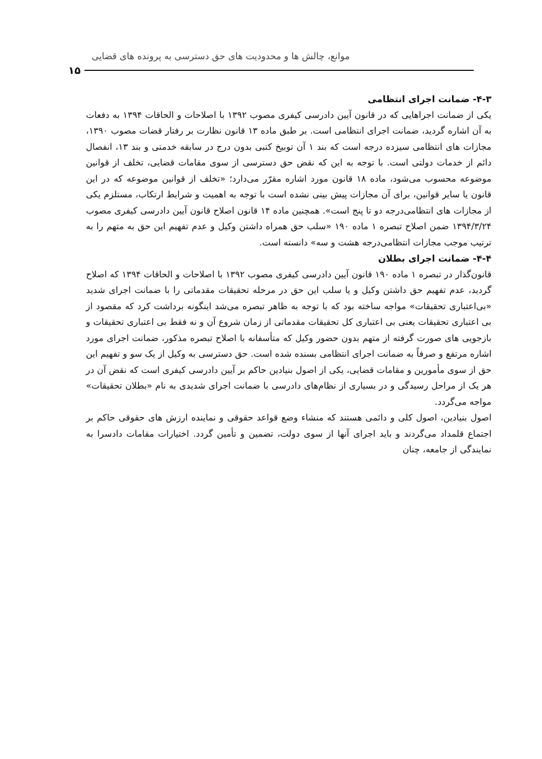موانع، چالش ها و محدودیت های حق دسترسی به پرونده های قضایی
۱۵
۴-۳- ضمانت اجرای انتظامی
یکی از ضمانت اجراهایی که در قانون آیین دادرسی کیفری مصوب ۱۳۹۲ با اصلاحات و الحاقات ۱۳۹۴ به دفعات به آن اشاره گردید، ضمانت اجرای انتظامی است. بر طبق ماده ۱۳ قانون نظارت بر رفتار قضات مصوب ۱۳۹۰، مجازات های انتظامی سیزده درجه است که بند ۱ آن توبیخ کتبی بدون درج در سابقه خدمتی و بند ۱۳، انفصال دائم از خدمات دولتی است. با توجه به این که نقض حق دسترسی از سوی مقامات قضایی، تخلف از قوانین موضوعه محسوب می‌شود، ماده ۱۸ قانون مورد اشاره مقرّر می‌دارد؛ «تخلف از قوانین موضوعه که در این قانون یا سایر قوانین، برای آن مجازات پیش بینی نشده است با توجه به اهمیت و شرایط ارتکاب، مستلزم یکی از مجازات های انتظامی‌درجه دو تا پنج است». همچنین ماده ۱۴ قانون اصلاح قانون آیین دادرسی کیفری مصوب ۱۳۹۴/۳/۲۴ ضمن اصلاح تبصره ۱ ماده ۱۹۰ «سلب حق همراه داشتن وکیل و عدم تفهیم این حق به متهم را به ترتیب موجب مجازات انتظامی‌درجه هشت و سه» دانسته است.
۴-۴- ضمانت اجرای بطلان
قانون‌گذار در تبصره ۱ ماده ۱۹۰ قانون آیین دادرسی کیفری مصوب ۱۳۹۲ با اصلاحات و الحاقات ۱۳۹۴ که اصلاح گردید، عدم تفهیم حق داشتن وکیل و یا سلب این حق در مرحله تحقیقات مقدماتی را با ضمانت اجرای شدید «بی‌اعتباری تحقیقات» مواجه ساخته بود که با توجه به ظاهر تبصره می‌شد اینگونه برداشت کرد که مقصود از بی اعتباری تحقیقات یعنی بی اعتباری کل تحقیقات مقدماتی از زمان شروع آن و نه فقط بی اعتباری تحقیقات و بازجویی های صورت گرفته از متهم بدون حضور وکیل که متأسفانه با اصلاح تبصره مذکور، ضمانت اجرای مورد اشاره مرتفع و صرفاً به ضمانت اجرای انتظامی بسنده شده است. حق دسترسی به وکیل از یک سو و تفهیم این حق از سوی مأمورین و مقامات قضایی، یکی از اصول بنیادین حاکم بر آیین دادرسی کیفری است که نقض آن در هر یک از مراحل رسیدگی و در بسیاری از نظام‌های دادرسی با ضمانت اجرای شدیدی به نام «بطلان تحقیقات» مواجه می‌گردد.
اصول بنیادین، اصول کلی و دائمی هستند که منشاء وضع قواعد حقوقی و نماینده ارزش های حقوقی حاکم بر اجتماع قلمداد می‌گردند و باید اجرای آنها از سوی دولت، تضمین و تأمین گردد. اختیارات مقامات دادسرا به نمایندگی از جامعه، چنان